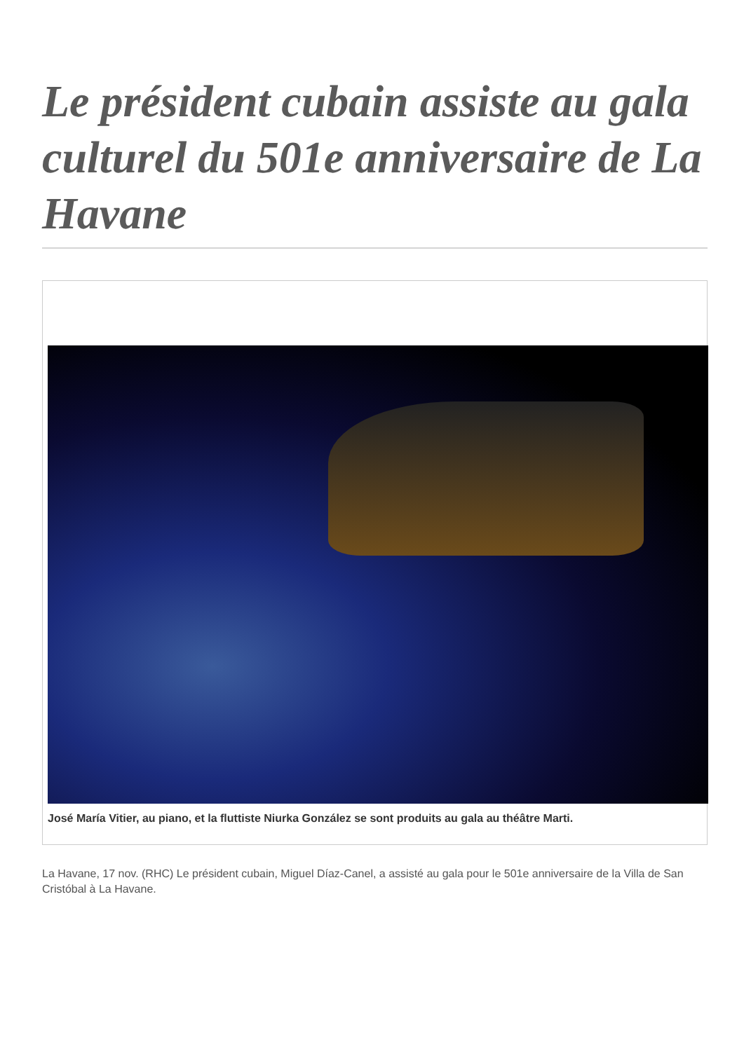Le président cubain assiste au gala culturel du 501e anniversaire de La Havane
José María Vitier, au piano, et la fluttiste Niurka González se sont produits au gala au théâtre Marti.
La Havane, 17 nov. (RHC) Le président cubain, Miguel Díaz-Canel, a assisté au gala pour le 501e anniversaire de la Villa de San Cristóbal à La Havane.